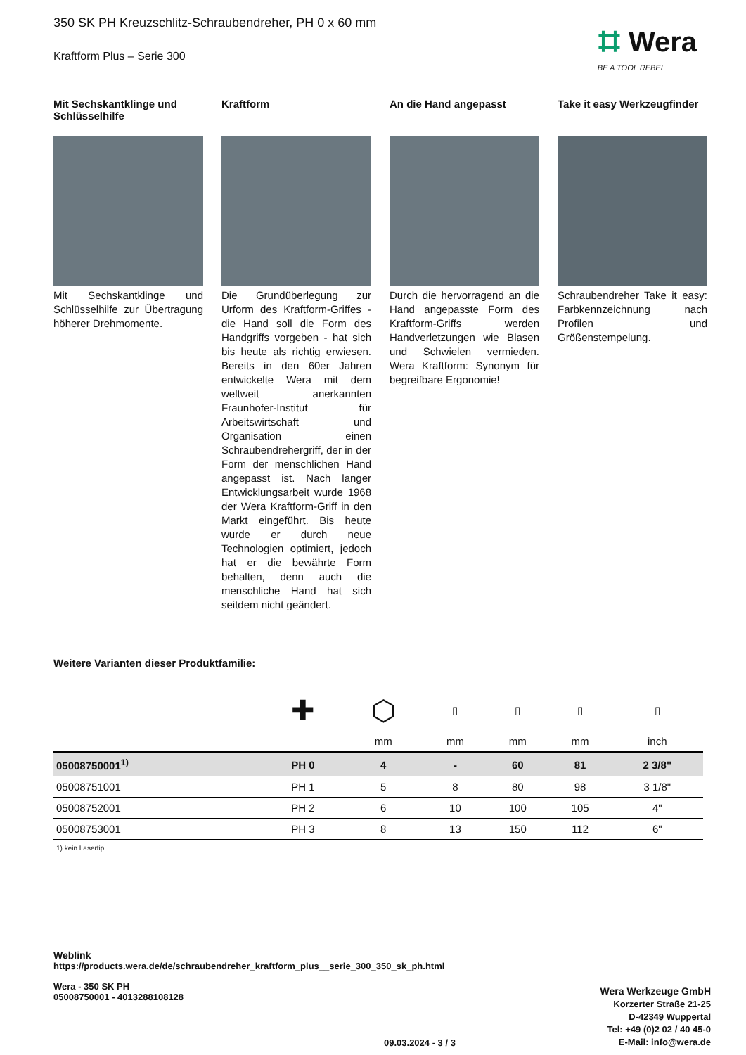350 SK PH Kreuzschlitz-Schraubendreher, PH 0 x 60 mm
Kraftform Plus – Serie 300
⌗ Wera
BE A TOOL REBEL
Mit Sechskantklinge und Schlüsselhilfe
Mit Sechskantklinge und Schlüsselhilfe zur Übertragung höherer Drehmomente.
Kraftform
Die Grundüberlegung zur Urform des Kraftform-Griffes - die Hand soll die Form des Handgriffs vorgeben - hat sich bis heute als richtig erwiesen. Bereits in den 60er Jahren entwickelte Wera mit dem weltweit anerkannten Fraunhofer-Institut für Arbeitswirtschaft und Organisation einen Schraubendrehergriff, der in der Form der menschlichen Hand angepasst ist. Nach langer Entwicklungsarbeit wurde 1968 der Wera Kraftform-Griff in den Markt eingeführt. Bis heute wurde er durch neue Technologien optimiert, jedoch hat er die bewährte Form behalten, denn auch die menschliche Hand hat sich seitdem nicht geändert.
An die Hand angepasst
Durch die hervorragend an die Hand angepasste Form des Kraftform-Griffs werden Handverletzungen wie Blasen und Schwielen vermieden. Wera Kraftform: Synonym für begreifbare Ergonomie!
Take it easy Werkzeugfinder
Schraubendreher Take it easy: Farbkennzeichnung nach Profilen und Größenstempelung.
Weitere Varianten dieser Produktfamilie:
| | ✚ | ⬡ | ▯ | ▯ | ▯ | ▯ |
| | | mm | mm | mm | mm | inch |
| 05008750001<sup>1)</sup> | PH 0 | 4 | - | 60 | 81 | 2 3/8" |
| 05008751001 | PH 1 | 5 | 8 | 80 | 98 | 3 1/8" |
| 05008752001 | PH 2 | 6 | 10 | 100 | 105 | 4" |
| 05008753001 | PH 3 | 8 | 13 | 150 | 112 | 6" |
1) kein Lasertip
Weblink
https://products.wera.de/de/schraubendreher_kraftform_plus__serie_300_350_sk_ph.html
Wera - 350 SK PH
05008750001 - 4013288108128
Wera Werkzeuge GmbH
Korzerter Straße 21-25
D-42349 Wuppertal
Tel: +49 (0)2 02 / 40 45-0
E-Mail: info@wera.de
09.03.2024 - 3 / 3